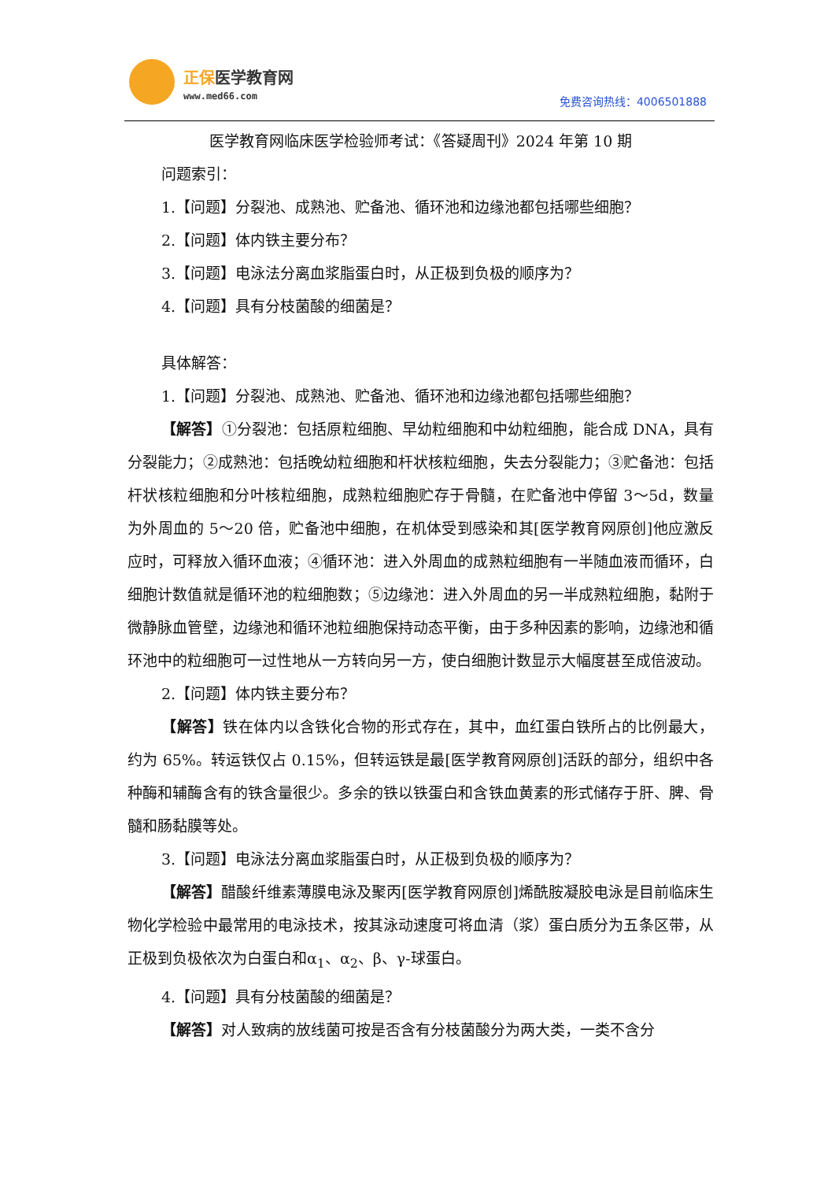正保医学教育网
www.med66.com 免费咨询热线：4006501888
医学教育网临床医学检验师考试：《答疑周刊》2024 年第 10 期
问题索引：
1.【问题】分裂池、成熟池、贮备池、循环池和边缘池都包括哪些细胞？
2.【问题】体内铁主要分布？
3.【问题】电泳法分离血浆脂蛋白时，从正极到负极的顺序为？
4.【问题】具有分枝菌酸的细菌是？
具体解答：
1.【问题】分裂池、成熟池、贮备池、循环池和边缘池都包括哪些细胞？
【解答】①分裂池：包括原粒细胞、早幼粒细胞和中幼粒细胞，能合成 DNA，具有分裂能力；②成熟池：包括晚幼粒细胞和杆状核粒细胞，失去分裂能力；③贮备池：包括杆状核粒细胞和分叶核粒细胞，成熟粒细胞贮存于骨髓，在贮备池中停留 3～5d，数量为外周血的 5～20 倍，贮备池中细胞，在机体受到感染和其[医学教育网原创]他应激反应时，可释放入循环血液；④循环池：进入外周血的成熟粒细胞有一半随血液而循环，白细胞计数值就是循环池的粒细胞数；⑤边缘池：进入外周血的另一半成熟粒细胞，黏附于微静脉血管壁，边缘池和循环池粒细胞保持动态平衡，由于多种因素的影响，边缘池和循环池中的粒细胞可一过性地从一方转向另一方，使白细胞计数显示大幅度甚至成倍波动。
2.【问题】体内铁主要分布？
【解答】铁在体内以含铁化合物的形式存在，其中，血红蛋白铁所占的比例最大，约为 65%。转运铁仅占 0.15%，但转运铁是最[医学教育网原创]活跃的部分，组织中各种酶和辅酶含有的铁含量很少。多余的铁以铁蛋白和含铁血黄素的形式储存于肝、脾、骨髓和肠黏膜等处。
3.【问题】电泳法分离血浆脂蛋白时，从正极到负极的顺序为？
【解答】醋酸纤维素薄膜电泳及聚丙[医学教育网原创]烯酰胺凝胶电泳是目前临床生物化学检验中最常用的电泳技术，按其泳动速度可将血清（浆）蛋白质分为五条区带，从正极到负极依次为白蛋白和α<sub>1</sub>、α<sub>2</sub>、β、γ-球蛋白。
4.【问题】具有分枝菌酸的细菌是？
【解答】对人致病的放线菌可按是否含有分枝菌酸分为两大类，一类不含分